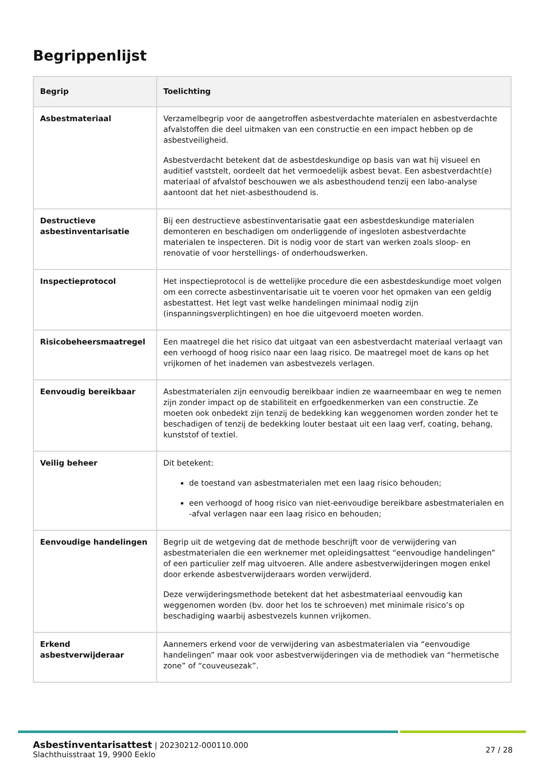Begrippenlijst
| Begrip | Toelichting |
| --- | --- |
| Asbestmateriaal | Verzamelbegrip voor de aangetroffen asbestverdachte materialen en asbestverdachte afvalstoffen die deel uitmaken van een constructie en een impact hebben op de asbestveiligheid. Asbestverdacht betekent dat de asbestdeskundige op basis van wat hij visueel en auditief vaststelt, oordeelt dat het vermoedelijk asbest bevat. Een asbestverdacht(e) materiaal of afvalstof beschouwen we als asbesthoudend tenzij een labo-analyse aantoont dat het niet-asbesthoudend is. |
| Destructieve asbestinventarisatie | Bij een destructieve asbestinventarisatie gaat een asbestdeskundige materialen demonteren en beschadigen om onderliggende of ingesloten asbestverdachte materialen te inspecteren. Dit is nodig voor de start van werken zoals sloop- en renovatie of voor herstellings- of onderhoudswerken. |
| Inspectieprotocol | Het inspectieprotocol is de wettelijke procedure die een asbestdeskundige moet volgen om een correcte asbestinventarisatie uit te voeren voor het opmaken van een geldig asbestattest. Het legt vast welke handelingen minimaal nodig zijn (inspanningsverplichtingen) en hoe die uitgevoerd moeten worden. |
| Risicobeheersmaatregel | Een maatregel die het risico dat uitgaat van een asbestverdacht materiaal verlaagt van een verhoogd of hoog risico naar een laag risico. De maatregel moet de kans op het vrijkomen of het inademen van asbestvezels verlagen. |
| Eenvoudig bereikbaar | Asbestmaterialen zijn eenvoudig bereikbaar indien ze waarneembaar en weg te nemen zijn zonder impact op de stabiliteit en erfgoedkenmerken van een constructie. Ze moeten ook onbedekt zijn tenzij de bedekking kan weggenomen worden zonder het te beschadigen of tenzij de bedekking louter bestaat uit een laag verf, coating, behang, kunststof of textiel. |
| Veilig beheer | Dit betekent: de toestand van asbestmaterialen met een laag risico behouden; een verhoogd of hoog risico van niet-eenvoudige bereikbare asbestmaterialen en -afval verlagen naar een laag risico en behouden; |
| Eenvoudige handelingen | Begrip uit de wetgeving dat de methode beschrijft voor de verwijdering van asbestmaterialen die een werknemer met opleidingsattest “eenvoudige handelingen” of een particulier zelf mag uitvoeren. Alle andere asbestverwijderingen mogen enkel door erkende asbestverwijderaars worden verwijderd. Deze verwijderingsmethode betekent dat het asbestmateriaal eenvoudig kan weggenomen worden (bv. door het los te schroeven) met minimale risico’s op beschadiging waarbij asbestvezels kunnen vrijkomen. |
| Erkend asbestverwijderaar | Aannemers erkend voor de verwijdering van asbestmaterialen via “eenvoudige handelingen” maar ook voor asbestverwijderingen via de methodiek van “hermetische zone” of “couveusezak”. |
Asbestinventarisattest | 20230212-000110.000
Slachthuisstraat 19, 9900 Eeklo
27 / 28